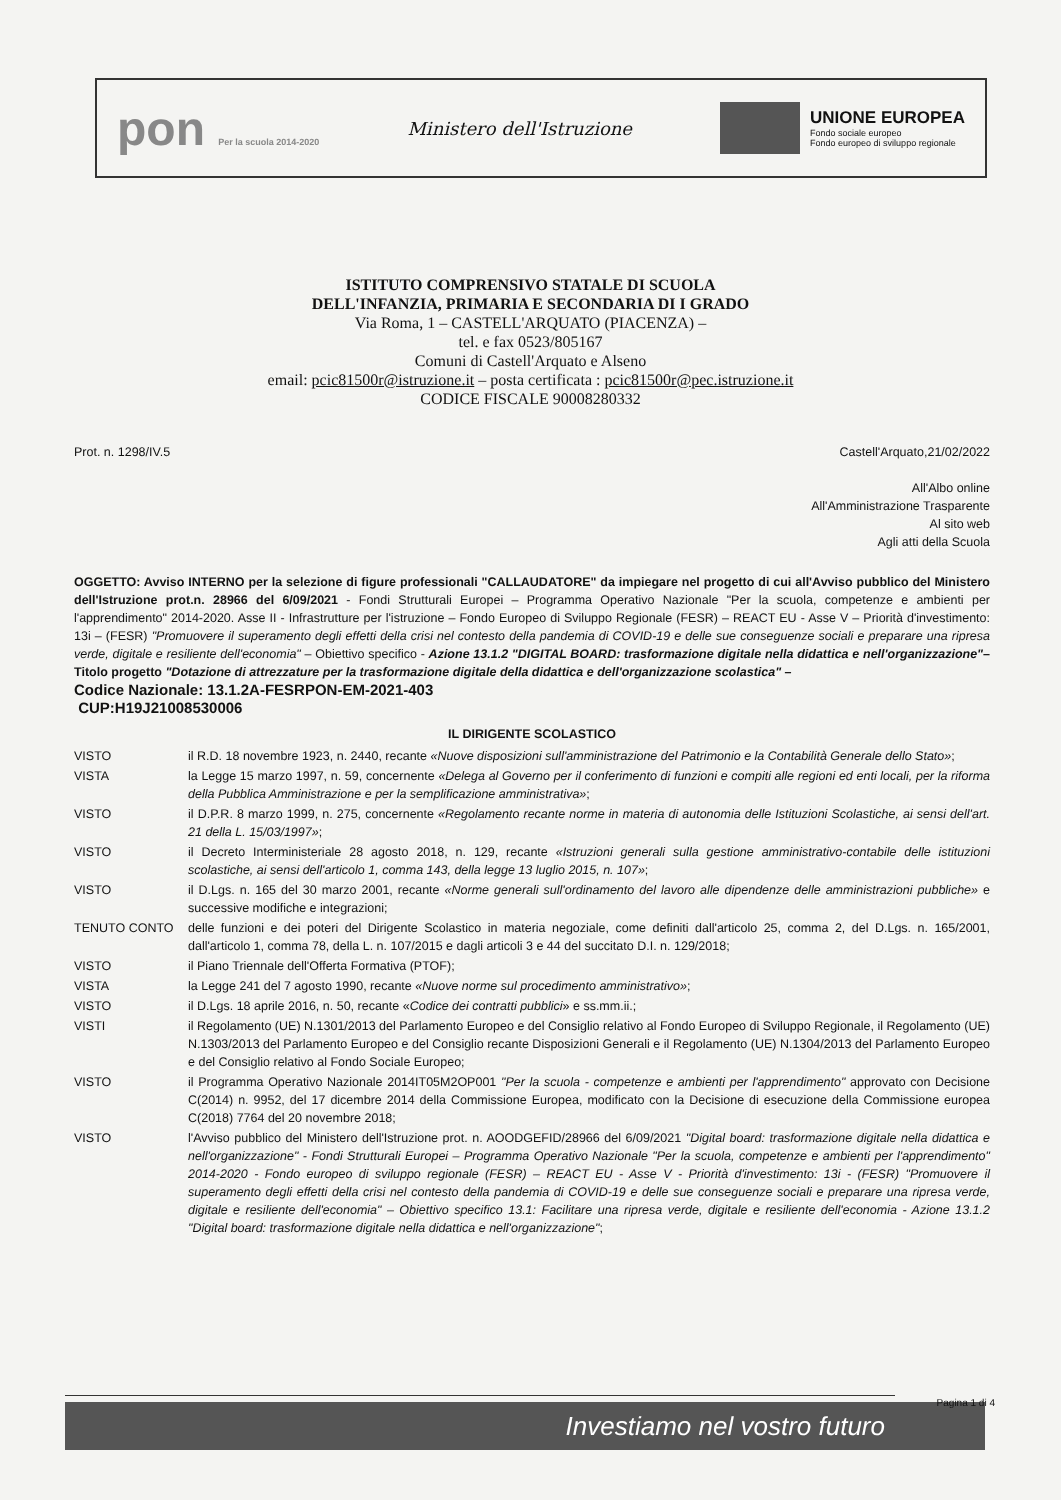pon Per la scuola 2014-2020
Ministero dell'Istruzione
UNIONE EUROPEA
Fondo sociale europeo
Fondo europeo di sviluppo regionale
ISTITUTO COMPRENSIVO STATALE DI SCUOLA
DELL'INFANZIA, PRIMARIA E SECONDARIA DI I GRADO
Via Roma, 1 – CASTELL'ARQUATO (PIACENZA) –
tel. e fax 0523/805167
Comuni di Castell'Arquato e Alseno
email: pcic81500r@istruzione.it – posta certificata : pcic81500r@pec.istruzione.it
CODICE FISCALE 90008280332
Prot. n. 1298/IV.5 Castell'Arquato,21/02/2022
All'Albo online
All'Amministrazione Trasparente
Al sito web
Agli atti della Scuola
OGGETTO: Avviso INTERNO per la selezione di figure professionali "CALLAUDATORE" da impiegare nel progetto di cui all'Avviso pubblico del Ministero dell'Istruzione prot.n. 28966 del 6/09/2021 - Fondi Strutturali Europei – Programma Operativo Nazionale "Per la scuola, competenze e ambienti per l'apprendimento" 2014-2020. Asse II - Infrastrutture per l'istruzione – Fondo Europeo di Sviluppo Regionale (FESR) – REACT EU - Asse V – Priorità d'investimento: 13i – (FESR) "Promuovere il superamento degli effetti della crisi nel contesto della pandemia di COVID-19 e delle sue conseguenze sociali e preparare una ripresa verde, digitale e resiliente dell'economia" – Obiettivo specifico - Azione 13.1.2 "DIGITAL BOARD: trasformazione digitale nella didattica e nell'organizzazione"– Titolo progetto "Dotazione di attrezzature per la trasformazione digitale della didattica e dell'organizzazione scolastica" –
Codice Nazionale: 13.1.2A-FESRPON-EM-2021-403
CUP:H19J21008530006
IL DIRIGENTE SCOLASTICO
VISTO il R.D. 18 novembre 1923, n. 2440, recante «Nuove disposizioni sull'amministrazione del Patrimonio e la Contabilità Generale dello Stato»;
VISTA la Legge 15 marzo 1997, n. 59, concernente «Delega al Governo per il conferimento di funzioni e compiti alle regioni ed enti locali, per la riforma della Pubblica Amministrazione e per la semplificazione amministrativa»;
VISTO il D.P.R. 8 marzo 1999, n. 275, concernente «Regolamento recante norme in materia di autonomia delle Istituzioni Scolastiche, ai sensi dell'art. 21 della L. 15/03/1997»;
VISTO il Decreto Interministeriale 28 agosto 2018, n. 129, recante «Istruzioni generali sulla gestione amministrativo-contabile delle istituzioni scolastiche, ai sensi dell'articolo 1, comma 143, della legge 13 luglio 2015, n. 107»;
VISTO il D.Lgs. n. 165 del 30 marzo 2001, recante «Norme generali sull'ordinamento del lavoro alle dipendenze delle amministrazioni pubbliche» e successive modifiche e integrazioni;
TENUTO CONTO delle funzioni e dei poteri del Dirigente Scolastico in materia negoziale, come definiti dall'articolo 25, comma 2, del D.Lgs. n. 165/2001, dall'articolo 1, comma 78, della L. n. 107/2015 e dagli articoli 3 e 44 del succitato D.I. n. 129/2018;
VISTO il Piano Triennale dell'Offerta Formativa (PTOF);
VISTA la Legge 241 del 7 agosto 1990, recante «Nuove norme sul procedimento amministrativo»;
VISTO il D.Lgs. 18 aprile 2016, n. 50, recante «Codice dei contratti pubblici» e ss.mm.ii.;
VISTI il Regolamento (UE) N.1301/2013 del Parlamento Europeo e del Consiglio relativo al Fondo Europeo di Sviluppo Regionale, il Regolamento (UE) N.1303/2013 del Parlamento Europeo e del Consiglio recante Disposizioni Generali e il Regolamento (UE) N.1304/2013 del Parlamento Europeo e del Consiglio relativo al Fondo Sociale Europeo;
VISTO il Programma Operativo Nazionale 2014IT05M2OP001 "Per la scuola - competenze e ambienti per l'apprendimento" approvato con Decisione C(2014) n. 9952, del 17 dicembre 2014 della Commissione Europea, modificato con la Decisione di esecuzione della Commissione europea C(2018) 7764 del 20 novembre 2018;
VISTO l'Avviso pubblico del Ministero dell'Istruzione prot. n. AOODGEFID/28966 del 6/09/2021 "Digital board: trasformazione digitale nella didattica e nell'organizzazione" - Fondi Strutturali Europei – Programma Operativo Nazionale "Per la scuola, competenze e ambienti per l'apprendimento" 2014-2020 - Fondo europeo di sviluppo regionale (FESR) – REACT EU - Asse V - Priorità d'investimento: 13i - (FESR) "Promuovere il superamento degli effetti della crisi nel contesto della pandemia di COVID-19 e delle sue conseguenze sociali e preparare una ripresa verde, digitale e resiliente dell'economia" – Obiettivo specifico 13.1: Facilitare una ripresa verde, digitale e resiliente dell'economia - Azione 13.1.2 "Digital board: trasformazione digitale nella didattica e nell'organizzazione";
Pagina 1 di 4
Investiamo nel vostro futuro